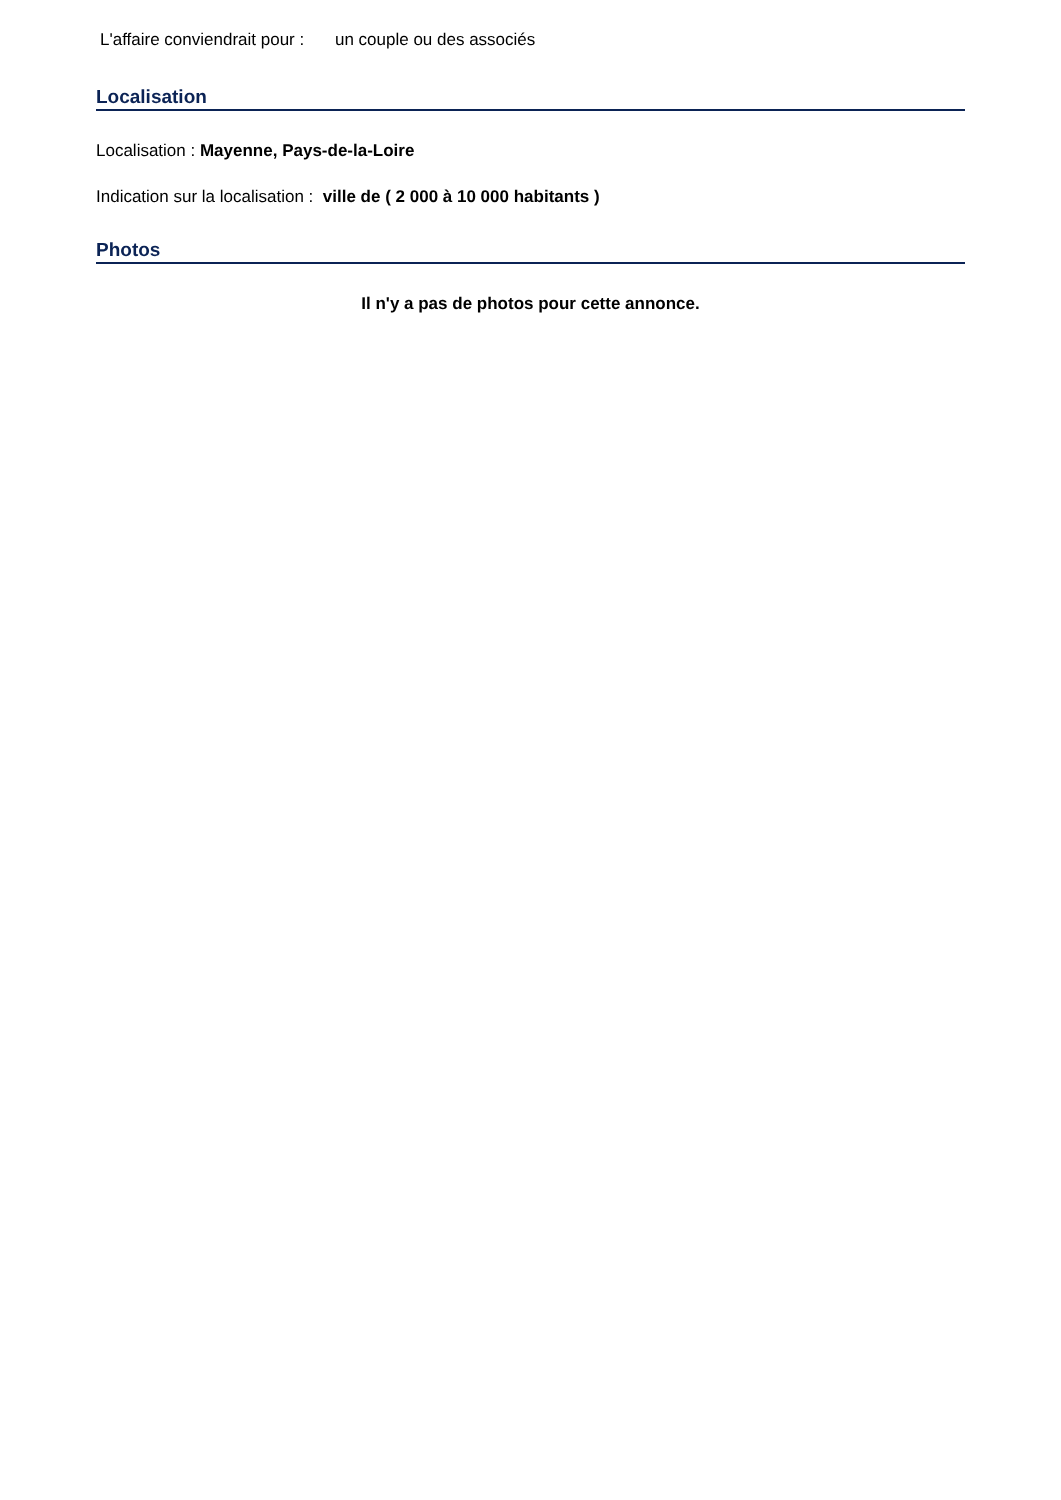L'affaire conviendrait pour : un couple ou des associés
Localisation
Localisation : Mayenne, Pays-de-la-Loire
Indication sur la localisation : ville de ( 2 000 à 10 000 habitants )
Photos
Il n'y a pas de photos pour cette annonce.